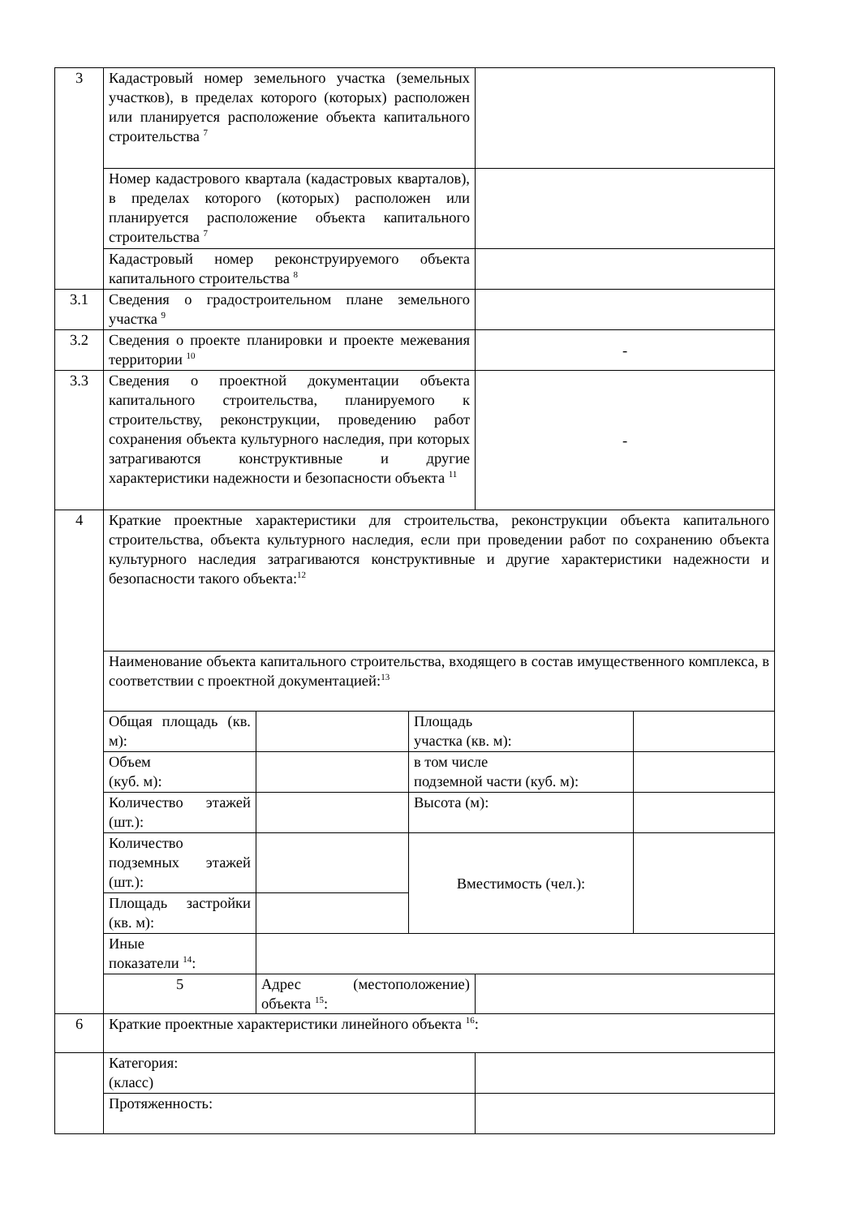| 3 | Кадастровый номер земельного участка (земельных участков), в пределах которого (которых) расположен или планируется расположение объекта капитального строительства <sup>7</sup> | | | | |
| | Номер кадастрового квартала (кадастровых кварталов), в пределах которого (которых) расположен или планируется расположение объекта капитального строительства <sup>7</sup> | | | | |
| | Кадастровый номер реконструируемого объекта капитального строительства <sup>8</sup> | | | | |
| 3.1 | Сведения о градостроительном плане земельного участка <sup>9</sup> | | | | |
| 3.2 | Сведения о проекте планировки и проекте межевания территории <sup>10</sup> | | | - | |
| 3.3 | Сведения о проектной документации объекта капитального строительства, планируемого к строительству, реконструкции, проведению работ сохранения объекта культурного наследия, при которых затрагиваются конструктивные и другие характеристики надежности и безопасности объекта <sup>11</sup> | | | - | |
| 4 | Краткие проектные характеристики для строительства, реконструкции объекта капитального строительства, объекта культурного наследия, если при проведении работ по сохранению объекта культурного наследия затрагиваются конструктивные и другие характеристики надежности и безопасности такого объекта:<sup>12</sup> | | | | |
| | Наименование объекта капитального строительства, входящего в состав имущественного комплекса, в соответствии с проектной документацией:<sup>13</sup> | | | | |
| | Общая площадь (кв. м): | | Площадь участка (кв. м): | | |
| | Объем (куб. м): | | в том числе подземной части (куб. м): | | |
| | Количество этажей (шт.): | | Высота (м): | | |
| | Количество подземных этажей (шт.): | | Вместимость (чел.): | | |
| | Площадь застройки (кв. м): | | | | |
| | Иные показатели <sup>14</sup>: | | | | |
| | 5 | Адрес (местоположение) объекта <sup>15</sup>: | | | |
| 6 | Краткие проектные характеристики линейного объекта <sup>16</sup>: | | | | |
| | Категория: (класс) | | | | |
| | Протяженность: | | | | |